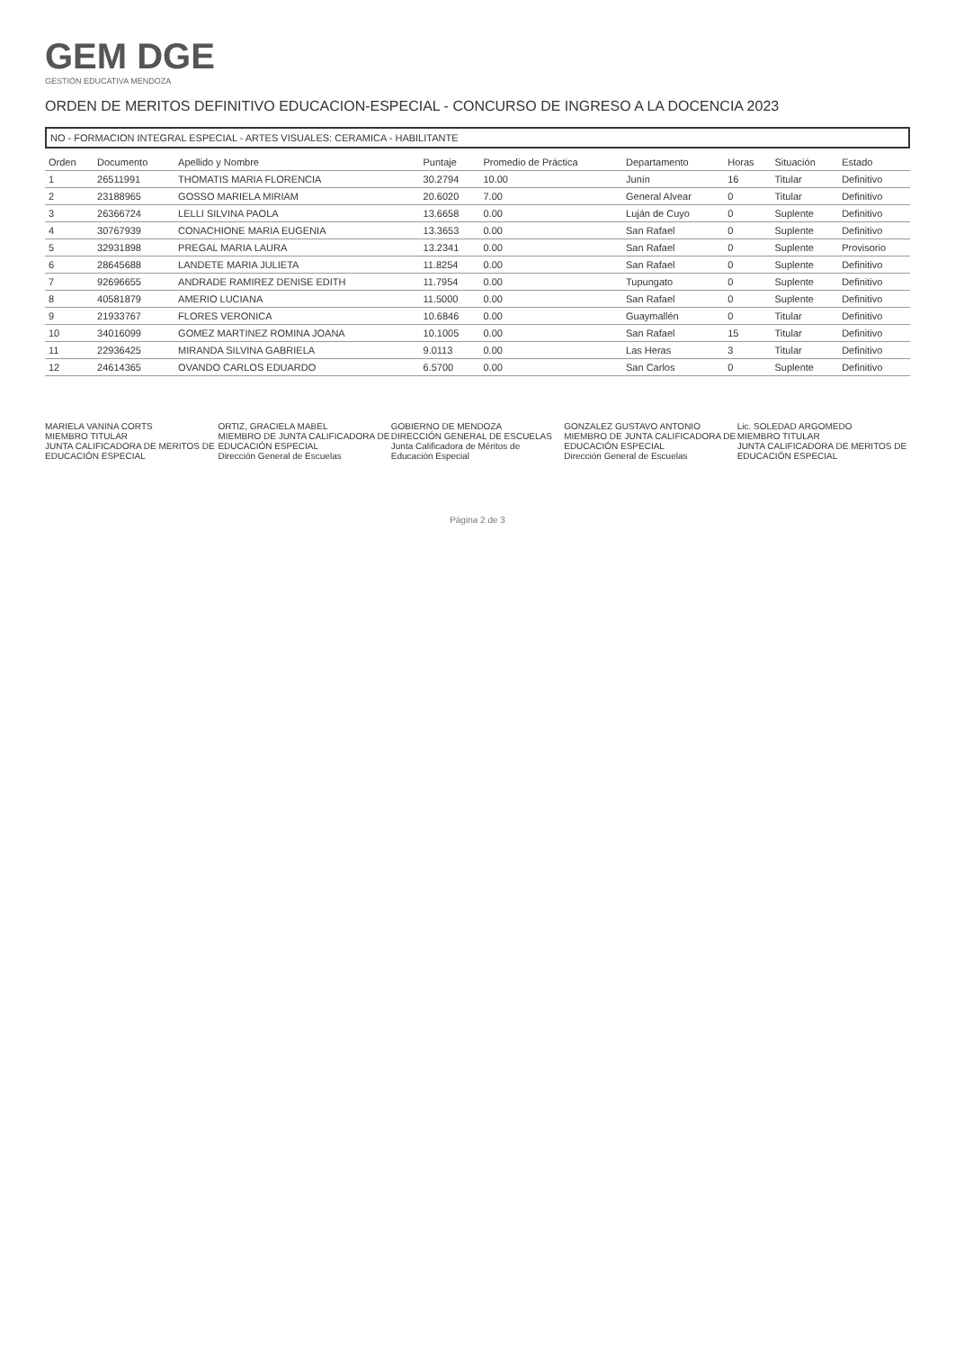GEM DGE
GESTIÓN EDUCATIVA MENDOZA
ORDEN DE MERITOS DEFINITIVO EDUCACION-ESPECIAL - CONCURSO DE INGRESO A LA DOCENCIA 2023
NO - FORMACION INTEGRAL ESPECIAL - ARTES VISUALES: CERAMICA - HABILITANTE
| Orden | Documento | Apellido y Nombre | Puntaje | Promedio de Práctica | Departamento | Horas | Situación | Estado |
| --- | --- | --- | --- | --- | --- | --- | --- | --- |
| 1 | 26511991 | THOMATIS MARIA FLORENCIA | 30.2794 | 10.00 | Junín | 16 | Titular | Definitivo |
| 2 | 23188965 | GOSSO MARIELA MIRIAM | 20.6020 | 7.00 | General Alvear | 0 | Titular | Definitivo |
| 3 | 26366724 | LELLI SILVINA PAOLA | 13.6658 | 0.00 | Luján de Cuyo | 0 | Suplente | Definitivo |
| 4 | 30767939 | CONACHIONE MARIA EUGENIA | 13.3653 | 0.00 | San Rafael | 0 | Suplente | Definitivo |
| 5 | 32931898 | PREGAL MARIA LAURA | 13.2341 | 0.00 | San Rafael | 0 | Suplente | Provisorio |
| 6 | 28645688 | LANDETE MARIA JULIETA | 11.8254 | 0.00 | San Rafael | 0 | Suplente | Definitivo |
| 7 | 92696655 | ANDRADE RAMIREZ DENISE EDITH | 11.7954 | 0.00 | Tupungato | 0 | Suplente | Definitivo |
| 8 | 40581879 | AMERIO LUCIANA | 11.5000 | 0.00 | San Rafael | 0 | Suplente | Definitivo |
| 9 | 21933767 | FLORES VERONICA | 10.6846 | 0.00 | Guaymallén | 0 | Titular | Definitivo |
| 10 | 34016099 | GOMEZ MARTINEZ ROMINA JOANA | 10.1005 | 0.00 | San Rafael | 15 | Titular | Definitivo |
| 11 | 22936425 | MIRANDA SILVINA GABRIELA | 9.0113 | 0.00 | Las Heras | 3 | Titular | Definitivo |
| 12 | 24614365 | OVANDO CARLOS EDUARDO | 6.5700 | 0.00 | San Carlos | 0 | Suplente | Definitivo |
MARIELA VANINA CORTS
MIEMBRO TITULAR
JUNTA CALIFICADORA DE MERITOS DE EDUCACIÓN ESPECIAL
ORTIZ, GRACIELA MABEL
MIEMBRO DE JUNTA CALIFICADORA DE EDUCACIÓN ESPECIAL
Dirección General de Escuelas
GOBIERNO DE MENDOZA
DIRECCIÓN GENERAL DE ESCUELAS
Junta Calificadora de Méritos de Educación Especial
GONZALEZ GUSTAVO ANTONIO
MIEMBRO DE JUNTA CALIFICADORA DE EDUCACIÓN ESPECIAL
Dirección General de Escuelas
Lic. SOLEDAD ARGOMEDO
MIEMBRO TITULAR
JUNTA CALIFICADORA DE MERITOS DE EDUCACIÓN ESPECIAL
Página 2 de 3